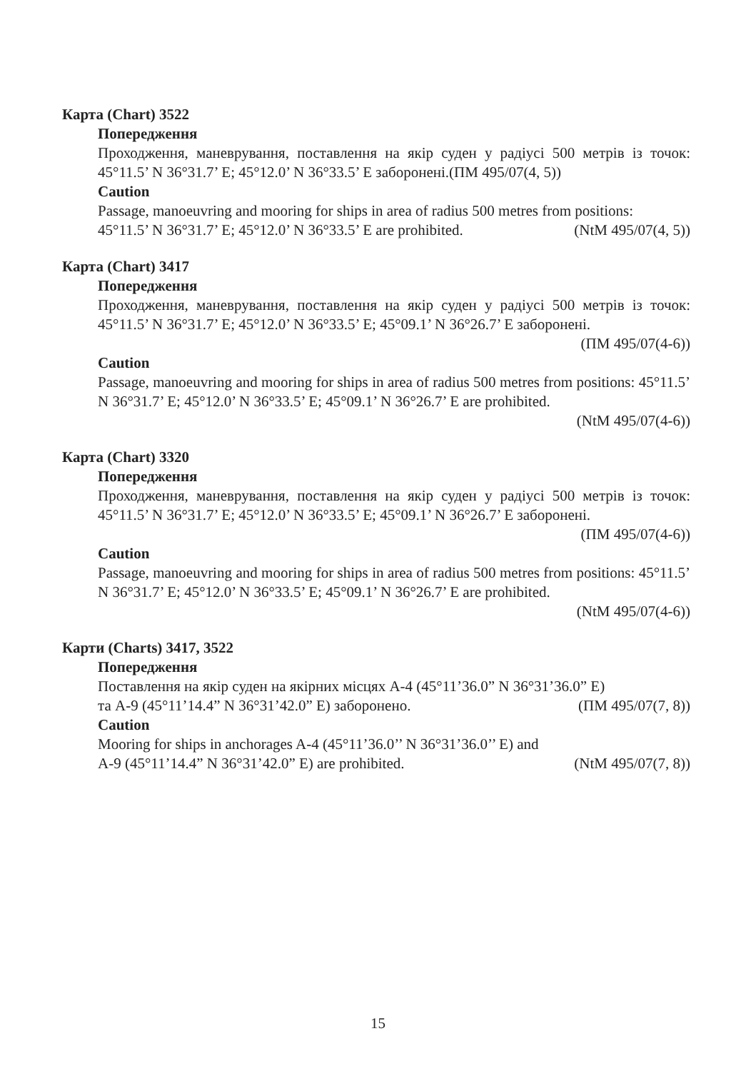Карта (Chart) 3522
Попередження
Проходження, маневрування, поставлення на якір суден у радіусі 500 метрів із точок: 45°11.5’ N 36°31.7’ E; 45°12.0’ N 36°33.5’ E заборонені.(ПМ 495/07(4, 5))
Caution
Passage, manoeuvring and mooring for ships in area of radius 500 metres from positions:
45°11.5’ N 36°31.7’ E; 45°12.0’ N 36°33.5’ E are prohibited. (NtM 495/07(4, 5))
Карта (Chart) 3417
Попередження
Проходження, маневрування, поставлення на якір суден у радіусі 500 метрів із точок: 45°11.5’ N 36°31.7’ E; 45°12.0’ N 36°33.5’ E; 45°09.1’ N 36°26.7’ E заборонені.
(ПМ 495/07(4-6))
Caution
Passage, manoeuvring and mooring for ships in area of radius 500 metres from positions: 45°11.5’ N 36°31.7’ E; 45°12.0’ N 36°33.5’ E; 45°09.1’ N 36°26.7’ E are prohibited.
(NtM 495/07(4-6))
Карта (Chart) 3320
Попередження
Проходження, маневрування, поставлення на якір суден у радіусі 500 метрів із точок: 45°11.5’ N 36°31.7’ E; 45°12.0’ N 36°33.5’ E; 45°09.1’ N 36°26.7’ E заборонені.
(ПМ 495/07(4-6))
Caution
Passage, manoeuvring and mooring for ships in area of radius 500 metres from positions: 45°11.5’ N 36°31.7’ E; 45°12.0’ N 36°33.5’ E; 45°09.1’ N 36°26.7’ E are prohibited.
(NtM 495/07(4-6))
Карти (Charts) 3417, 3522
Попередження
Поставлення на якір суден на якірних місцях А-4 (45°11’36.0” N 36°31’36.0” E)
та А-9 (45°11’14.4” N 36°31’42.0” E) заборонено. (ПМ 495/07(7, 8))
Caution
Mooring for ships in anchorages A-4 (45°11’36.0’’ N 36°31’36.0’’ E) and
A-9 (45°11’14.4” N 36°31’42.0” E) are prohibited. (NtM 495/07(7, 8))
15